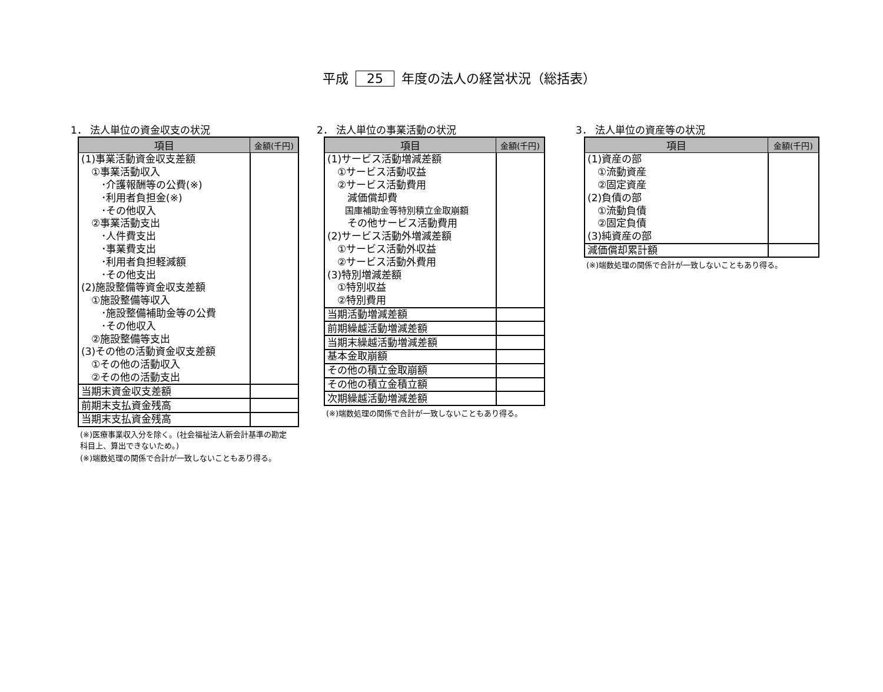平成 25 年度の法人の経営状況（総括表）
1． 法人単位の資金収支の状況
| 項目 | 金額(千円) |
| --- | --- |
| (1)事業活動資金収支差額 | |
| ①事業活動収入 | |
| ･介護報酬等の公費(※) | |
| ･利用者負担金(※) | |
| ･その他収入 | |
| ②事業活動支出 | |
| ･人件費支出 | |
| ･事業費支出 | |
| ･利用者負担軽減額 | |
| ･その他支出 | |
| (2)施設整備等資金収支差額 | |
| ①施設整備等収入 | |
| ･施設整備補助金等の公費 | |
| ･その他収入 | |
| ②施設整備等支出 | |
| (3)その他の活動資金収支差額 | |
| ①その他の活動収入 | |
| ②その他の活動支出 | |
| 当期末資金収支差額 | |
| 前期末支払資金残高 | |
| 当期末支払資金残高 | |
(※)医療事業収入分を除く。(社会福祉法人新会計基準の勘定科目上、算出できないため。)
(※)端数処理の関係で合計が一致しないこともあり得る。
2． 法人単位の事業活動の状況
| 項目 | 金額(千円) |
| --- | --- |
| (1)サービス活動増減差額 | |
| ①サービス活動収益 | |
| ②サービス活動費用 | |
| 減価償却費 | |
| 国庫補助金等特別積立金取崩額 | |
| その他サービス活動費用 | |
| (2)サービス活動外増減差額 | |
| ①サービス活動外収益 | |
| ②サービス活動外費用 | |
| (3)特別増減差額 | |
| ①特別収益 | |
| ②特別費用 | |
| 当期活動増減差額 | |
| 前期繰越活動増減差額 | |
| 当期末繰越活動増減差額 | |
| 基本金取崩額 | |
| その他の積立金取崩額 | |
| その他の積立金積立額 | |
| 次期繰越活動増減差額 | |
(※)端数処理の関係で合計が一致しないこともあり得る。
3． 法人単位の資産等の状況
| 項目 | 金額(千円) |
| --- | --- |
| (1)資産の部 | |
| ①流動資産 | |
| ②固定資産 | |
| (2)負債の部 | |
| ①流動負債 | |
| ②固定負債 | |
| (3)純資産の部 | |
| 減価償却累計額 | |
(※)端数処理の関係で合計が一致しないこともあり得る。